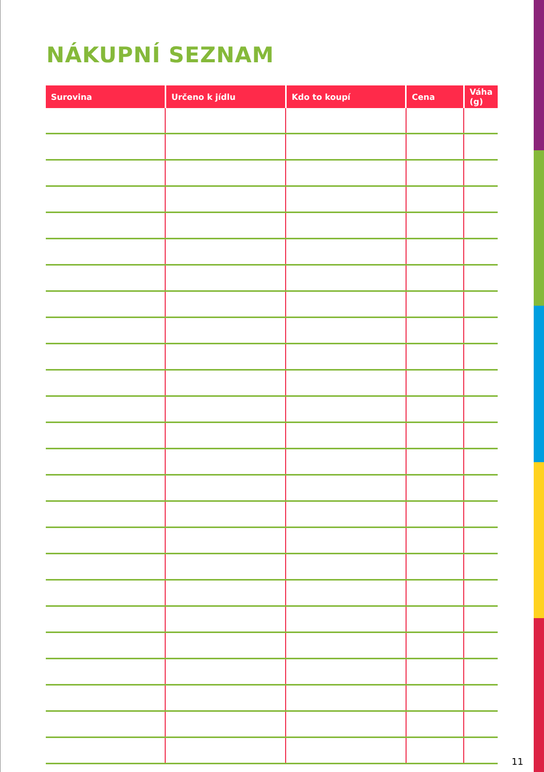NÁKUPNÍ SEZNAM
| Surovina | Určeno k jídlu | Kdo to koupí | Cena | Váha (g) |
| --- | --- | --- | --- | --- |
11